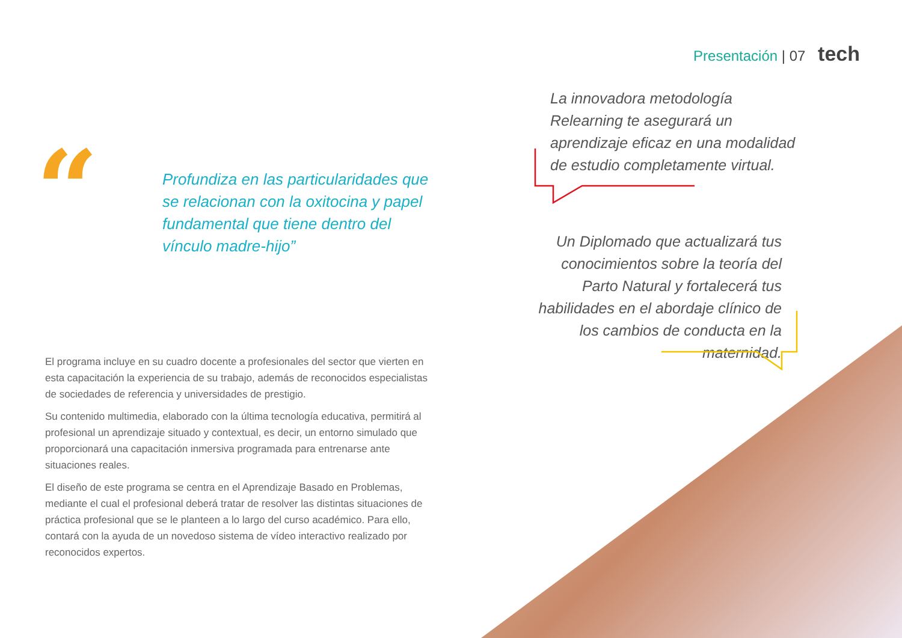Presentación | 07 tech
“
Profundiza en las particularidades que se relacionan con la oxitocina y papel fundamental que tiene dentro del vínculo madre-hijo”
El programa incluye en su cuadro docente a profesionales del sector que vierten en esta capacitación la experiencia de su trabajo, además de reconocidos especialistas de sociedades de referencia y universidades de prestigio.
Su contenido multimedia, elaborado con la última tecnología educativa, permitirá al profesional un aprendizaje situado y contextual, es decir, un entorno simulado que proporcionará una capacitación inmersiva programada para entrenarse ante situaciones reales.
El diseño de este programa se centra en el Aprendizaje Basado en Problemas, mediante el cual el profesional deberá tratar de resolver las distintas situaciones de práctica profesional que se le planteen a lo largo del curso académico. Para ello, contará con la ayuda de un novedoso sistema de vídeo interactivo realizado por reconocidos expertos.
La innovadora metodología Relearning te asegurará un aprendizaje eficaz en una modalidad de estudio completamente virtual.
Un Diplomado que actualizará tus conocimientos sobre la teoría del Parto Natural y fortalecerá tus habilidades en el abordaje clínico de los cambios de conducta en la maternidad.